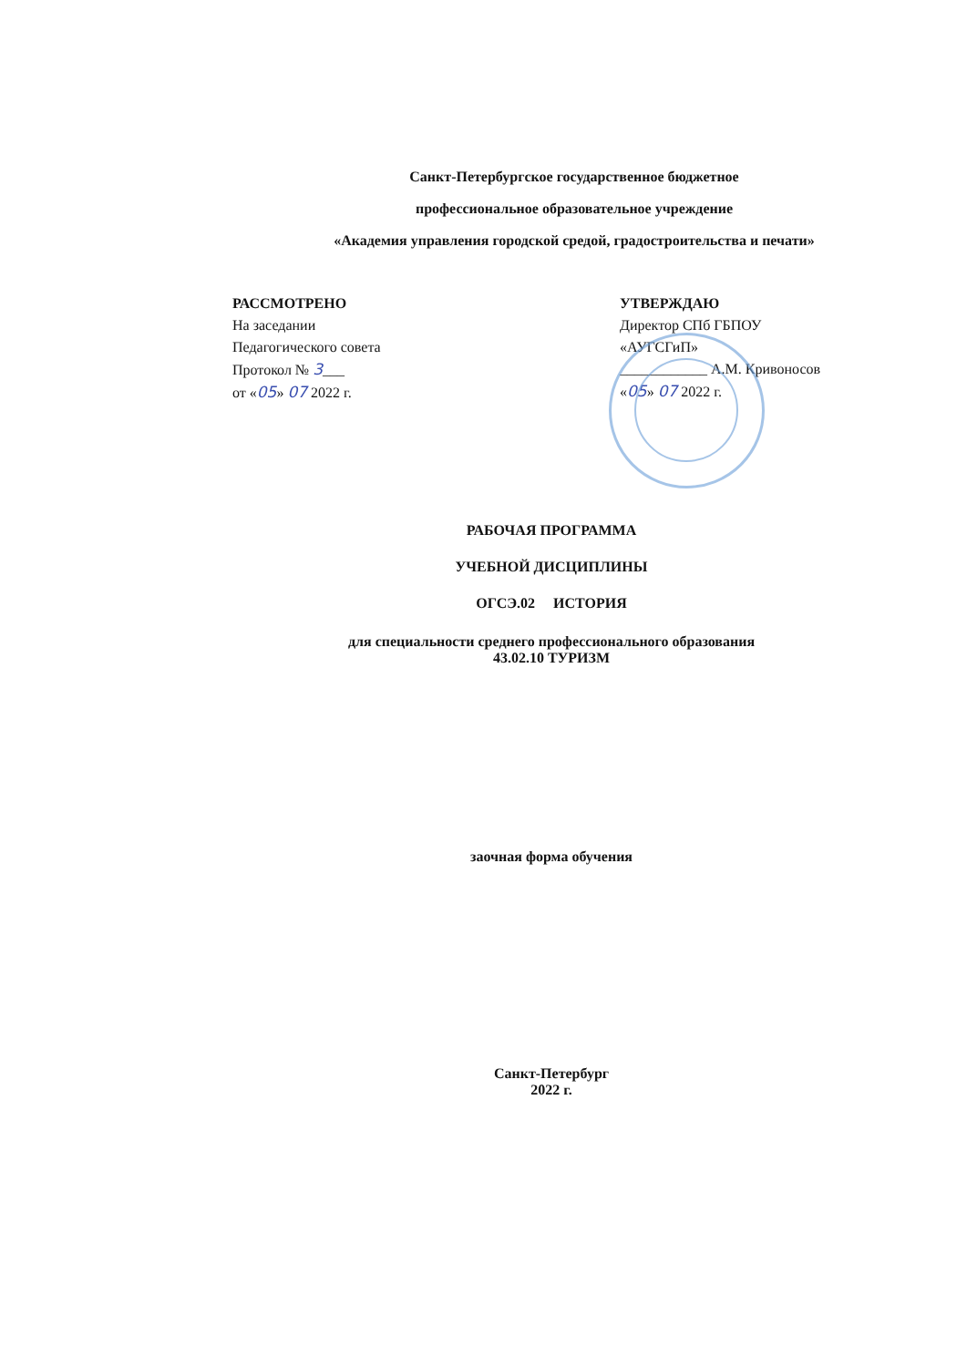Санкт-Петербургское государственное бюджетное
профессиональное образовательное учреждение
«Академия управления городской средой, градостроительства и печати»
РАССМОТРЕНО
На заседании
Педагогического совета
Протокол № 3___
от «05» 07 2022 г.
УТВЕРЖДАЮ
Директор СПб ГБПОУ
«АУГСГиП»
____________ А.М. Кривоносов
«05» 07 2022 г.
РАБОЧАЯ ПРОГРАММА
УЧЕБНОЙ ДИСЦИПЛИНЫ
ОГСЭ.02 ИСТОРИЯ
для специальности среднего профессионального образования
43.02.10 ТУРИЗМ
заочная форма обучения
Санкт-Петербург
2022 г.